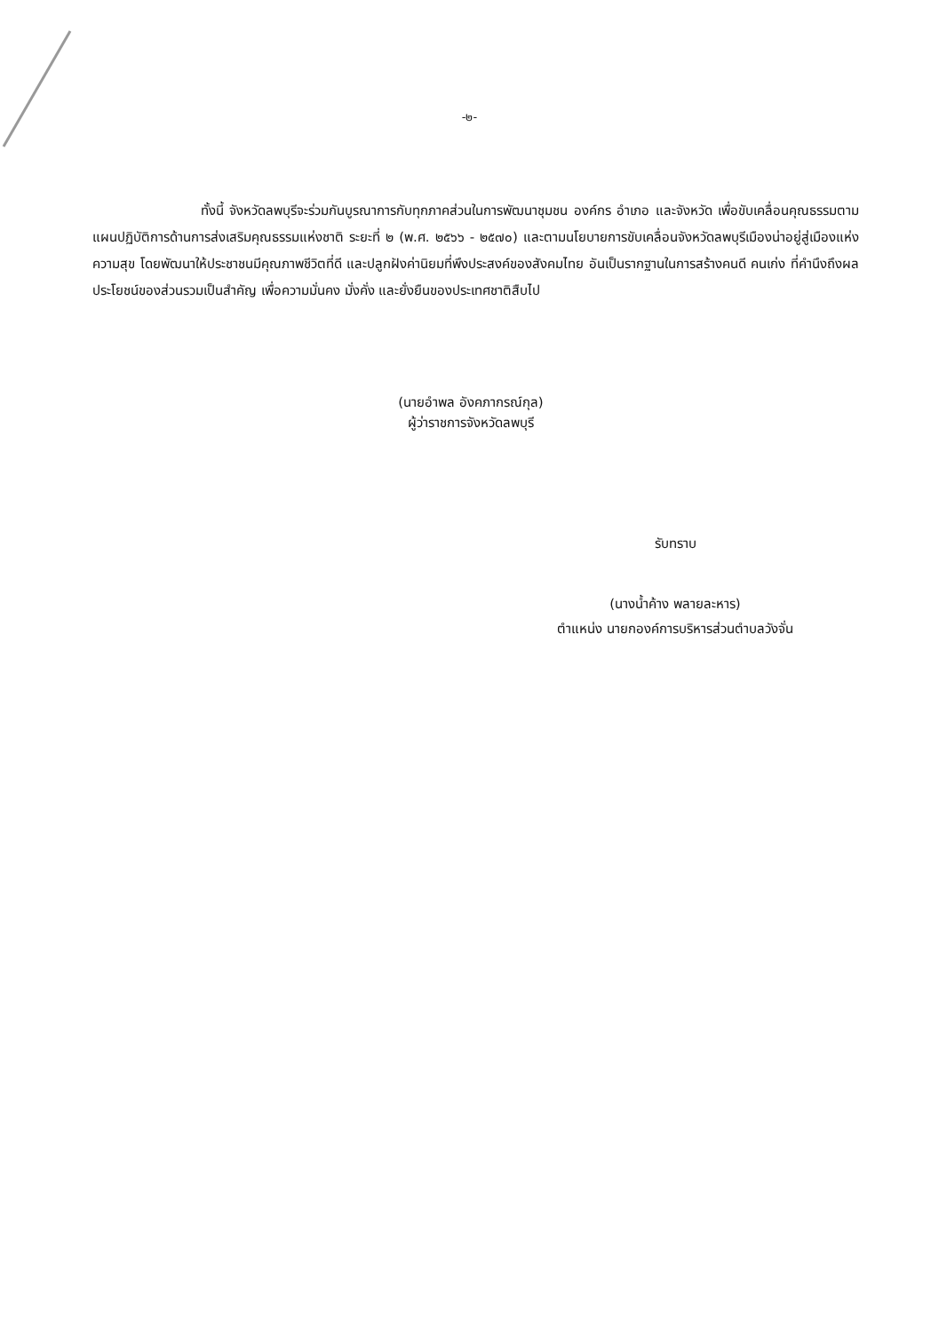-๒-
ทั้งนี้ จังหวัดลพบุรีจะร่วมกันบูรณาการกับทุกภาคส่วนในการพัฒนาชุมชน องค์กร อำเภอ และจังหวัด เพื่อขับเคลื่อนคุณธรรมตามแผนปฏิบัติการด้านการส่งเสริมคุณธรรมแห่งชาติ ระยะที่ ๒ (พ.ศ. ๒๕๖๖ - ๒๕๗๐) และตามนโยบายการขับเคลื่อนจังหวัดลพบุรีเมืองน่าอยู่สู่เมืองแห่งความสุข โดยพัฒนาให้ประชาชนมีคุณภาพชีวิตที่ดี และปลูกฝังค่านิยมที่พึงประสงค์ของสังคมไทย อันเป็นรากฐานในการสร้างคนดี คนเก่ง ที่คำนึงถึงผลประโยชน์ของส่วนรวมเป็นสำคัญ เพื่อความมั่นคง มั่งคั่ง และยั่งยืนของประเทศชาติสืบไป
(นายอำพล อังคภากรณ์กุล)
ผู้ว่าราชการจังหวัดลพบุรี
รับทราบ
(นางน้ำค้าง พลายละหาร)
ตำแหน่ง นายกองค์การบริหารส่วนตำบลวังจั่น